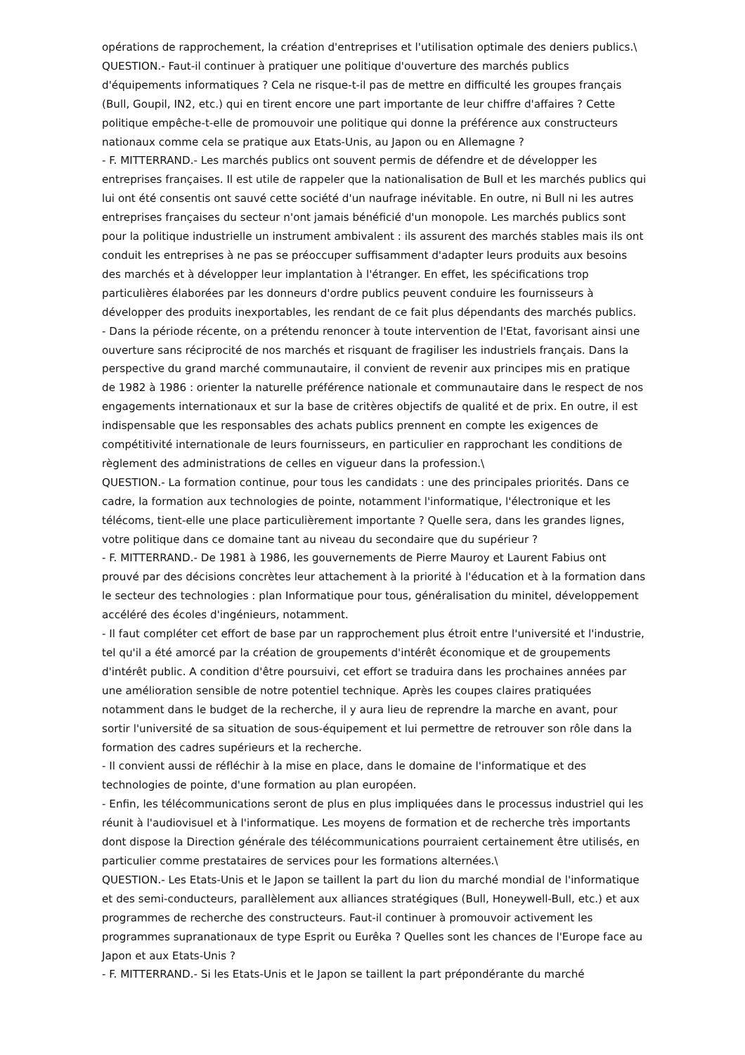opérations de rapprochement, la création d'entreprises et l'utilisation optimale des deniers publics.\
QUESTION.- Faut-il continuer à pratiquer une politique d'ouverture des marchés publics d'équipements informatiques ? Cela ne risque-t-il pas de mettre en difficulté les groupes français (Bull, Goupil, IN2, etc.) qui en tirent encore une part importante de leur chiffre d'affaires ? Cette politique empêche-t-elle de promouvoir une politique qui donne la préférence aux constructeurs nationaux comme cela se pratique aux Etats-Unis, au Japon ou en Allemagne ?
- F. MITTERRAND.- Les marchés publics ont souvent permis de défendre et de développer les entreprises françaises. Il est utile de rappeler que la nationalisation de Bull et les marchés publics qui lui ont été consentis ont sauvé cette société d'un naufrage inévitable. En outre, ni Bull ni les autres entreprises françaises du secteur n'ont jamais bénéficié d'un monopole. Les marchés publics sont pour la politique industrielle un instrument ambivalent : ils assurent des marchés stables mais ils ont conduit les entreprises à ne pas se préoccuper suffisamment d'adapter leurs produits aux besoins des marchés et à développer leur implantation à l'étranger. En effet, les spécifications trop particulières élaborées par les donneurs d'ordre publics peuvent conduire les fournisseurs à développer des produits inexportables, les rendant de ce fait plus dépendants des marchés publics.
- Dans la période récente, on a prétendu renoncer à toute intervention de l'Etat, favorisant ainsi une ouverture sans réciprocité de nos marchés et risquant de fragiliser les industriels français. Dans la perspective du grand marché communautaire, il convient de revenir aux principes mis en pratique de 1982 à 1986 : orienter la naturelle préférence nationale et communautaire dans le respect de nos engagements internationaux et sur la base de critères objectifs de qualité et de prix. En outre, il est indispensable que les responsables des achats publics prennent en compte les exigences de compétitivité internationale de leurs fournisseurs, en particulier en rapprochant les conditions de règlement des administrations de celles en vigueur dans la profession.\
QUESTION.- La formation continue, pour tous les candidats : une des principales priorités. Dans ce cadre, la formation aux technologies de pointe, notamment l'informatique, l'électronique et les télécoms, tient-elle une place particulièrement importante ? Quelle sera, dans les grandes lignes, votre politique dans ce domaine tant au niveau du secondaire que du supérieur ?
- F. MITTERRAND.- De 1981 à 1986, les gouvernements de Pierre Mauroy et Laurent Fabius ont prouvé par des décisions concrètes leur attachement à la priorité à l'éducation et à la formation dans le secteur des technologies : plan Informatique pour tous, généralisation du minitel, développement accéléré des écoles d'ingénieurs, notamment.
- Il faut compléter cet effort de base par un rapprochement plus étroit entre l'université et l'industrie, tel qu'il a été amorcé par la création de groupements d'intérêt économique et de groupements d'intérêt public. A condition d'être poursuivi, cet effort se traduira dans les prochaines années par une amélioration sensible de notre potentiel technique. Après les coupes claires pratiquées notamment dans le budget de la recherche, il y aura lieu de reprendre la marche en avant, pour sortir l'université de sa situation de sous-équipement et lui permettre de retrouver son rôle dans la formation des cadres supérieurs et la recherche.
- Il convient aussi de réfléchir à la mise en place, dans le domaine de l'informatique et des technologies de pointe, d'une formation au plan européen.
- Enfin, les télécommunications seront de plus en plus impliquées dans le processus industriel qui les réunit à l'audiovisuel et à l'informatique. Les moyens de formation et de recherche très importants dont dispose la Direction générale des télécommunications pourraient certainement être utilisés, en particulier comme prestataires de services pour les formations alternées.\
QUESTION.- Les Etats-Unis et le Japon se taillent la part du lion du marché mondial de l'informatique et des semi-conducteurs, parallèlement aux alliances stratégiques (Bull, Honeywell-Bull, etc.) et aux programmes de recherche des constructeurs. Faut-il continuer à promouvoir activement les programmes supranationaux de type Esprit ou Eurêka ? Quelles sont les chances de l'Europe face au Japon et aux Etats-Unis ?
- F. MITTERRAND.- Si les Etats-Unis et le Japon se taillent la part prépondérante du marché